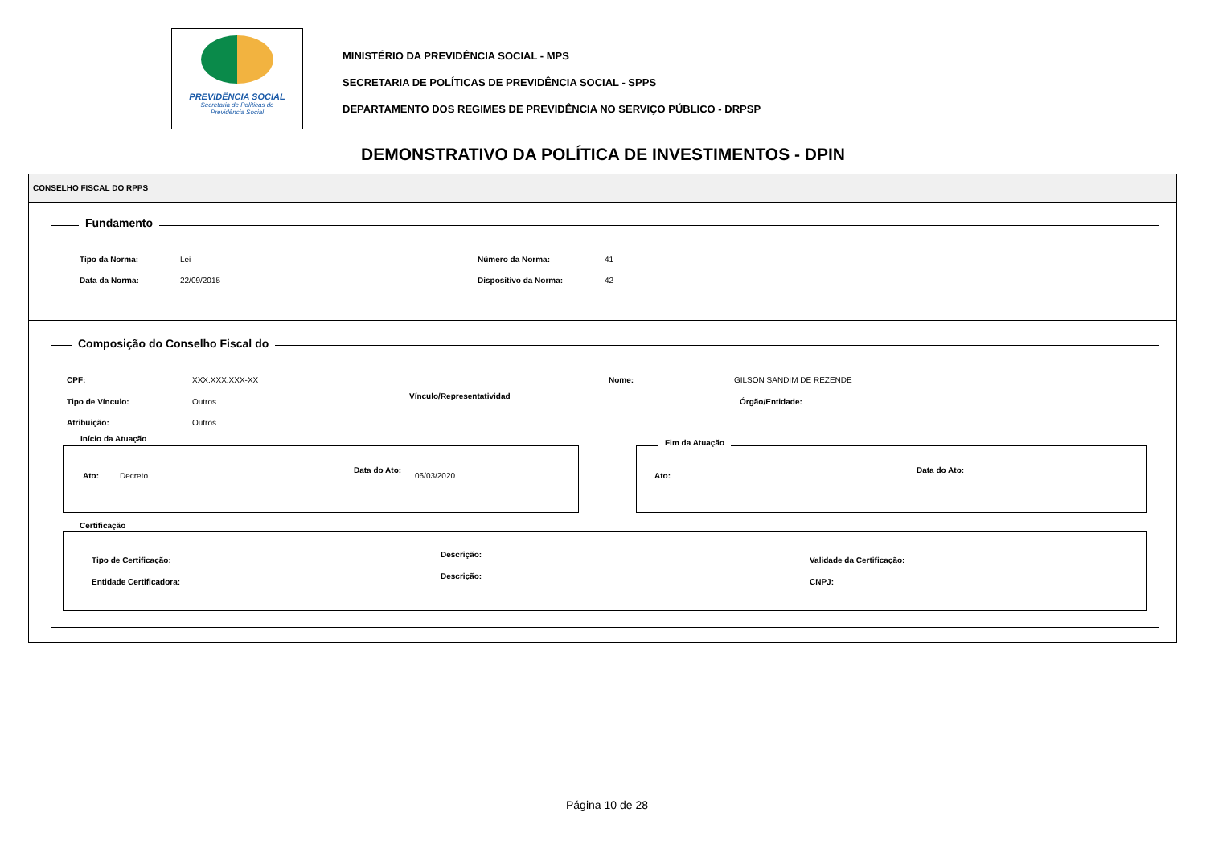PREVIDÊNCIA SOCIAL
Secretaria de Políticas de
Previdência Social
MINISTÉRIO DA PREVIDÊNCIA SOCIAL - MPS
SECRETARIA DE POLÍTICAS DE PREVIDÊNCIA SOCIAL - SPPS
DEPARTAMENTO DOS REGIMES DE PREVIDÊNCIA NO SERVIÇO PÚBLICO - DRPSP
DEMONSTRATIVO DA POLÍTICA DE INVESTIMENTOS - DPIN
CONSELHO FISCAL DO RPPS
Fundamento
Tipo da Norma: Lei Número da Norma: 41
Data da Norma: 22/09/2015 Dispositivo da Norma: 42
Composição do Conselho Fiscal do
CPF: XXX.XXX.XXX-XX Nome: GILSON SANDIM DE REZENDE
Tipo de Vínculo: Outros
Vínculo/Representatividad
Órgão/Entidade:
Atribuição: Outros
Início da Atuação
Ato: Decreto
Data do Ato:
06/03/2020
Fim da Atuação
Ato:
Data do Ato:
Certificação
Tipo de Certificação:
Descrição:
Validade da Certificação:
Entidade Certificadora:
Descrição:
CNPJ:
Página 10 de 28